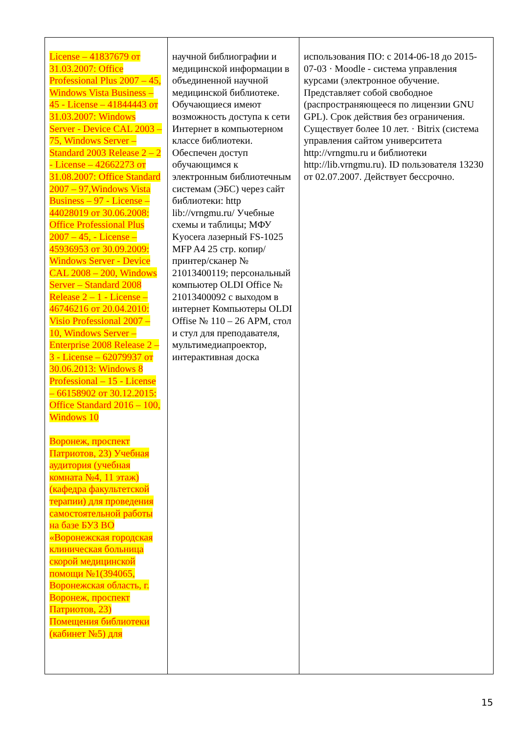| License – 41837679 от 31.03.2007: Office Professional Plus 2007 – 45, Windows Vista Business – 45 - License – 41844443 от 31.03.2007: Windows Server - Device CAL 2003 – 75, Windows Server – Standard 2003 Release 2 – 2 - License – 42662273 от 31.08.2007: Office Standard 2007 – 97,Windows Vista Business – 97 - License – 44028019 от 30.06.2008: Office Professional Plus 2007 – 45, - License – 45936953 от 30.09.2009: Windows Server - Device CAL 2008 – 200, Windows Server – Standard 2008 Release 2 – 1 - License – 46746216 от 20.04.2010: Visio Professional 2007 – 10, Windows Server – Enterprise 2008 Release 2 – 3 - License – 62079937 от 30.06.2013: Windows 8 Professional – 15 - License – 66158902 от 30.12.2015: Office Standard 2016 – 100, Windows 10 Воронеж, проспект Патриотов, 23) Учебная аудитория (учебная комната №4, 11 этаж) (кафедра факультетской терапии) для проведения самостоятельной работы на базе БУЗ ВО «Воронежская городская клиническая больница скорой медицинской помощи №1(394065, Воронежская область, г. Воронеж, проспект Патриотов, 23) Помещения библиотеки (кабинет №5) для | научной библиографии и медицинской информации в объединенной научной медицинской библиотеке. Обучающиеся имеют возможность доступа к сети Интернет в компьютерном классе библиотеки. Обеспечен доступ обучающимся к электронным библиотечным системам (ЭБС) через сайт библиотеки: http lib://vrngmu.ru/ Учебные схемы и таблицы; МФУ Kyocera лазерный FS-1025 MFP A4 25 стр. копир/принтер/сканер № 21013400119; персональный компьютер OLDI Office № 21013400092 с выходом в интернет Компьютеры OLDI Offise № 110 – 26 АРМ, стол и стул для преподавателя, мультимедиапроектор, интерактивная доска | использования ПО: с 2014-06-18 до 2015-07-03 · Moodle - система управления курсами (электронное обучение. Представляет собой свободное (распространяющееся по лицензии GNU GPL). Срок действия без ограничения. Существует более 10 лет. · Bitrix (система управления сайтом университета http://vrngmu.ru и библиотеки http://lib.vrngmu.ru). ID пользователя 13230 от 02.07.2007. Действует бессрочно. |
15